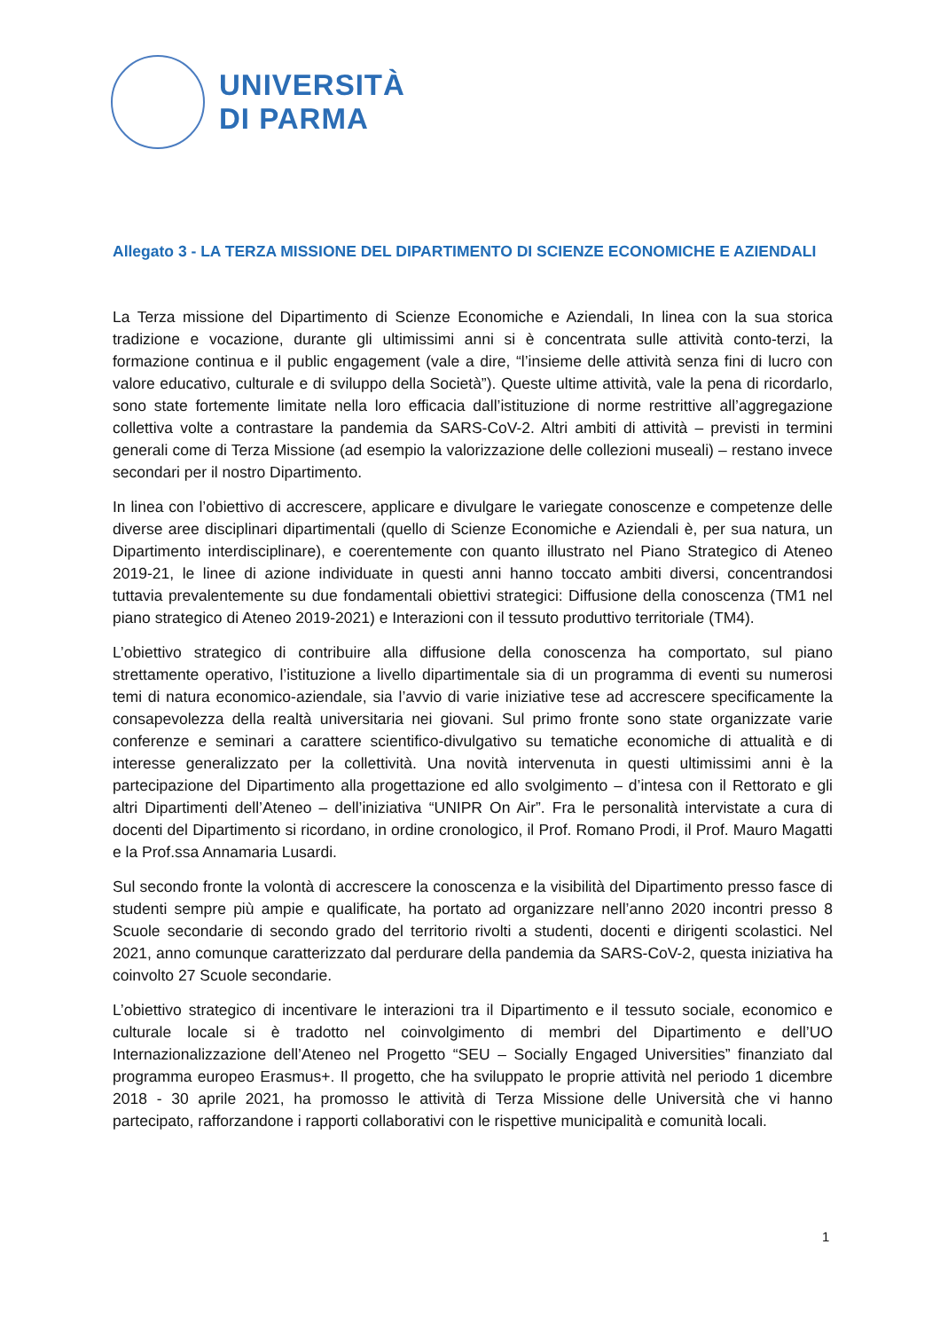UNIVERSITÀ
DI PARMA
Allegato 3 - LA TERZA MISSIONE DEL DIPARTIMENTO DI SCIENZE ECONOMICHE E AZIENDALI
La Terza missione del Dipartimento di Scienze Economiche e Aziendali, In linea con la sua storica tradizione e vocazione, durante gli ultimissimi anni si è concentrata sulle attività conto-terzi, la formazione continua e il public engagement (vale a dire, “l’insieme delle attività senza fini di lucro con valore educativo, culturale e di sviluppo della Società”). Queste ultime attività, vale la pena di ricordarlo, sono state fortemente limitate nella loro efficacia dall’istituzione di norme restrittive all’aggregazione collettiva volte a contrastare la pandemia da SARS-CoV-2. Altri ambiti di attività – previsti in termini generali come di Terza Missione (ad esempio la valorizzazione delle collezioni museali) – restano invece secondari per il nostro Dipartimento.
In linea con l’obiettivo di accrescere, applicare e divulgare le variegate conoscenze e competenze delle diverse aree disciplinari dipartimentali (quello di Scienze Economiche e Aziendali è, per sua natura, un Dipartimento interdisciplinare), e coerentemente con quanto illustrato nel Piano Strategico di Ateneo 2019-21, le linee di azione individuate in questi anni hanno toccato ambiti diversi, concentrandosi tuttavia prevalentemente su due fondamentali obiettivi strategici: Diffusione della conoscenza (TM1 nel piano strategico di Ateneo 2019-2021) e Interazioni con il tessuto produttivo territoriale (TM4).
L’obiettivo strategico di contribuire alla diffusione della conoscenza ha comportato, sul piano strettamente operativo, l’istituzione a livello dipartimentale sia di un programma di eventi su numerosi temi di natura economico-aziendale, sia l’avvio di varie iniziative tese ad accrescere specificamente la consapevolezza della realtà universitaria nei giovani. Sul primo fronte sono state organizzate varie conferenze e seminari a carattere scientifico-divulgativo su tematiche economiche di attualità e di interesse generalizzato per la collettività. Una novità intervenuta in questi ultimissimi anni è la partecipazione del Dipartimento alla progettazione ed allo svolgimento – d’intesa con il Rettorato e gli altri Dipartimenti dell’Ateneo – dell’iniziativa “UNIPR On Air”. Fra le personalità intervistate a cura di docenti del Dipartimento si ricordano, in ordine cronologico, il Prof. Romano Prodi, il Prof. Mauro Magatti e la Prof.ssa Annamaria Lusardi.
Sul secondo fronte la volontà di accrescere la conoscenza e la visibilità del Dipartimento presso fasce di studenti sempre più ampie e qualificate, ha portato ad organizzare nell’anno 2020 incontri presso 8 Scuole secondarie di secondo grado del territorio rivolti a studenti, docenti e dirigenti scolastici. Nel 2021, anno comunque caratterizzato dal perdurare della pandemia da SARS-CoV-2, questa iniziativa ha coinvolto 27 Scuole secondarie.
L’obiettivo strategico di incentivare le interazioni tra il Dipartimento e il tessuto sociale, economico e culturale locale si è tradotto nel coinvolgimento di membri del Dipartimento e dell’UO Internazionalizzazione dell’Ateneo nel Progetto “SEU – Socially Engaged Universities” finanziato dal programma europeo Erasmus+. Il progetto, che ha sviluppato le proprie attività nel periodo 1 dicembre 2018 - 30 aprile 2021, ha promosso le attività di Terza Missione delle Università che vi hanno partecipato, rafforzandone i rapporti collaborativi con le rispettive municipalità e comunità locali.
1